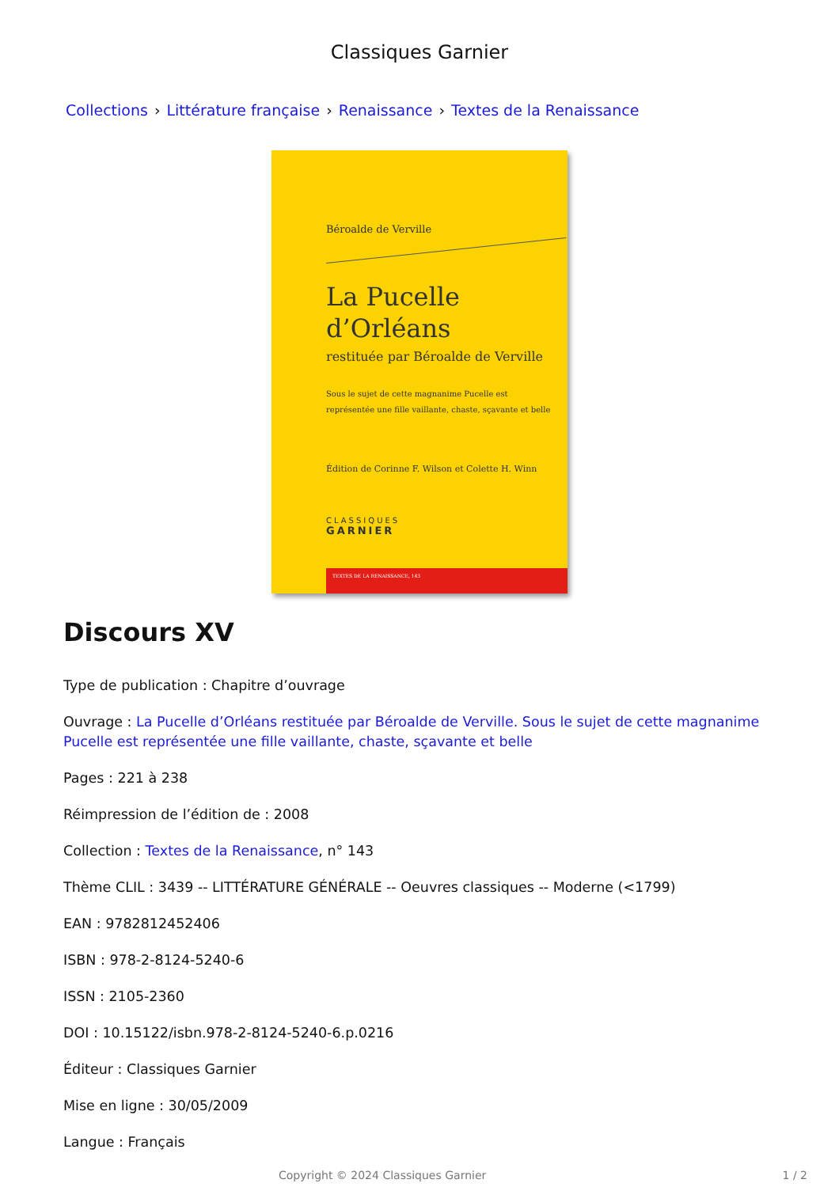Classiques Garnier
Collections › Littérature française › Renaissance › Textes de la Renaissance
Béroalde de Verville
La Pucelle
d’Orléans
restituée par Béroalde de Verville
Sous le sujet de cette magnanime Pucelle est
représentée une fille vaillante, chaste, sçavante et belle
Édition de Corinne F. Wilson et Colette H. Winn
CLASSIQUES
GARNIER
TEXTES DE LA RENAISSANCE, 143
Discours XV
Type de publication : Chapitre d’ouvrage
Ouvrage : La Pucelle d’Orléans restituée par Béroalde de Verville. Sous le sujet de cette magnanime Pucelle est représentée une fille vaillante, chaste, sçavante et belle
Pages : 221 à 238
Réimpression de l’édition de : 2008
Collection : Textes de la Renaissance, n° 143
Thème CLIL : 3439 -- LITTÉRATURE GÉNÉRALE -- Oeuvres classiques -- Moderne (<1799)
EAN : 9782812452406
ISBN : 978-2-8124-5240-6
ISSN : 2105-2360
DOI : 10.15122/isbn.978-2-8124-5240-6.p.0216
Éditeur : Classiques Garnier
Mise en ligne : 30/05/2009
Langue : Français
Copyright © 2024 Classiques Garnier 1 / 2